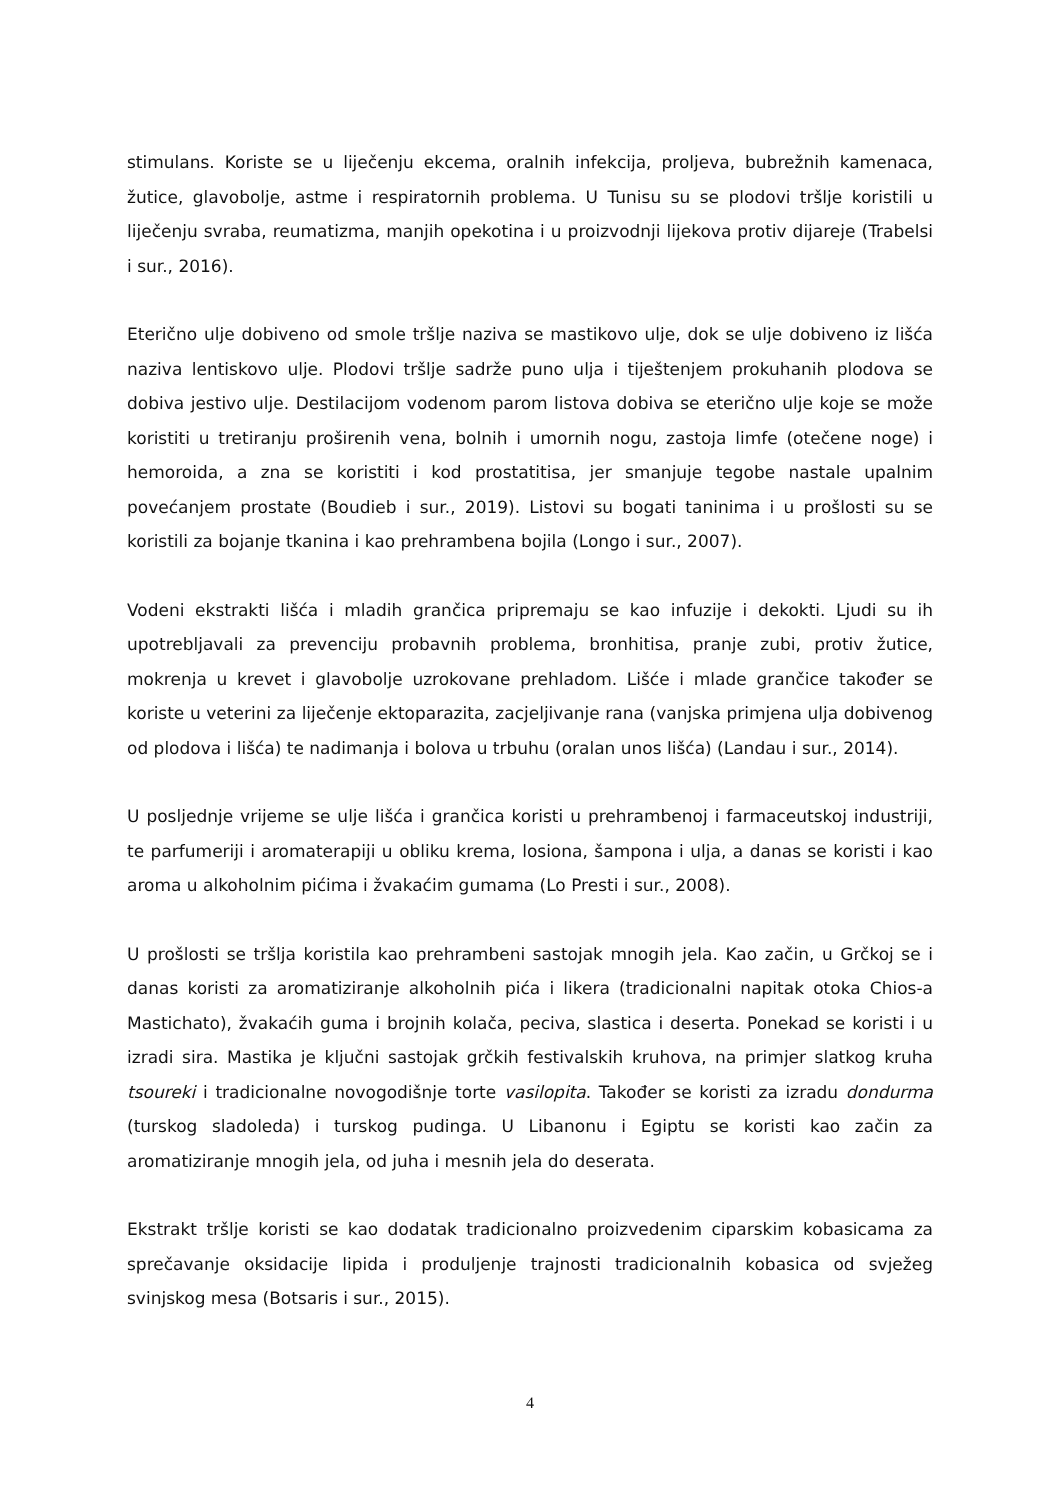stimulans. Koriste se u liječenju ekcema, oralnih infekcija, proljeva, bubrežnih kamenaca, žutice, glavobolje, astme i respiratornih problema. U Tunisu su se plodovi tršlje koristili u liječenju svraba, reumatizma, manjih opekotina i u proizvodnji lijekova protiv dijareje (Trabelsi i sur., 2016).
Eterično ulje dobiveno od smole tršlje naziva se mastikovo ulje, dok se ulje dobiveno iz lišća naziva lentiskovo ulje. Plodovi tršlje sadrže puno ulja i tiještenjem prokuhanih plodova se dobiva jestivo ulje. Destilacijom vodenom parom listova dobiva se eterično ulje koje se može koristiti u tretiranju proširenih vena, bolnih i umornih nogu, zastoja limfe (otečene noge) i hemoroida, a zna se koristiti i kod prostatitisa, jer smanjuje tegobe nastale upalnim povećanjem prostate (Boudieb i sur., 2019). Listovi su bogati taninima i u prošlosti su se koristili za bojanje tkanina i kao prehrambena bojila (Longo i sur., 2007).
Vodeni ekstrakti lišća i mladih grančica pripremaju se kao infuzije i dekokti. Ljudi su ih upotrebljavali za prevenciju probavnih problema, bronhitisa, pranje zubi, protiv žutice, mokrenja u krevet i glavobolje uzrokovane prehladom. Lišće i mlade grančice također se koriste u veterini za liječenje ektoparazita, zacjeljivanje rana (vanjska primjena ulja dobivenog od plodova i lišća) te nadimanja i bolova u trbuhu (oralan unos lišća) (Landau i sur., 2014).
U posljednje vrijeme se ulje lišća i grančica koristi u prehrambenoj i farmaceutskoj industriji, te parfumeriji i aromaterapiji u obliku krema, losiona, šampona i ulja, a danas se koristi i kao aroma u alkoholnim pićima i žvakaćim gumama (Lo Presti i sur., 2008).
U prošlosti se tršlja koristila kao prehrambeni sastojak mnogih jela. Kao začin, u Grčkoj se i danas koristi za aromatiziranje alkoholnih pića i likera (tradicionalni napitak otoka Chios-a Mastichato), žvakaćih guma i brojnih kolača, peciva, slastica i deserta. Ponekad se koristi i u izradi sira. Mastika je ključni sastojak grčkih festivalskih kruhova, na primjer slatkog kruha tsoureki i tradicionalne novogodišnje torte vasilopita. Također se koristi za izradu dondurma (turskog sladoleda) i turskog pudinga. U Libanonu i Egiptu se koristi kao začin za aromatiziranje mnogih jela, od juha i mesnih jela do deserata.
Ekstrakt tršlje koristi se kao dodatak tradicionalno proizvedenim ciparskim kobasicama za sprečavanje oksidacije lipida i produljenje trajnosti tradicionalnih kobasica od svježeg svinjskog mesa (Botsaris i sur., 2015).
4